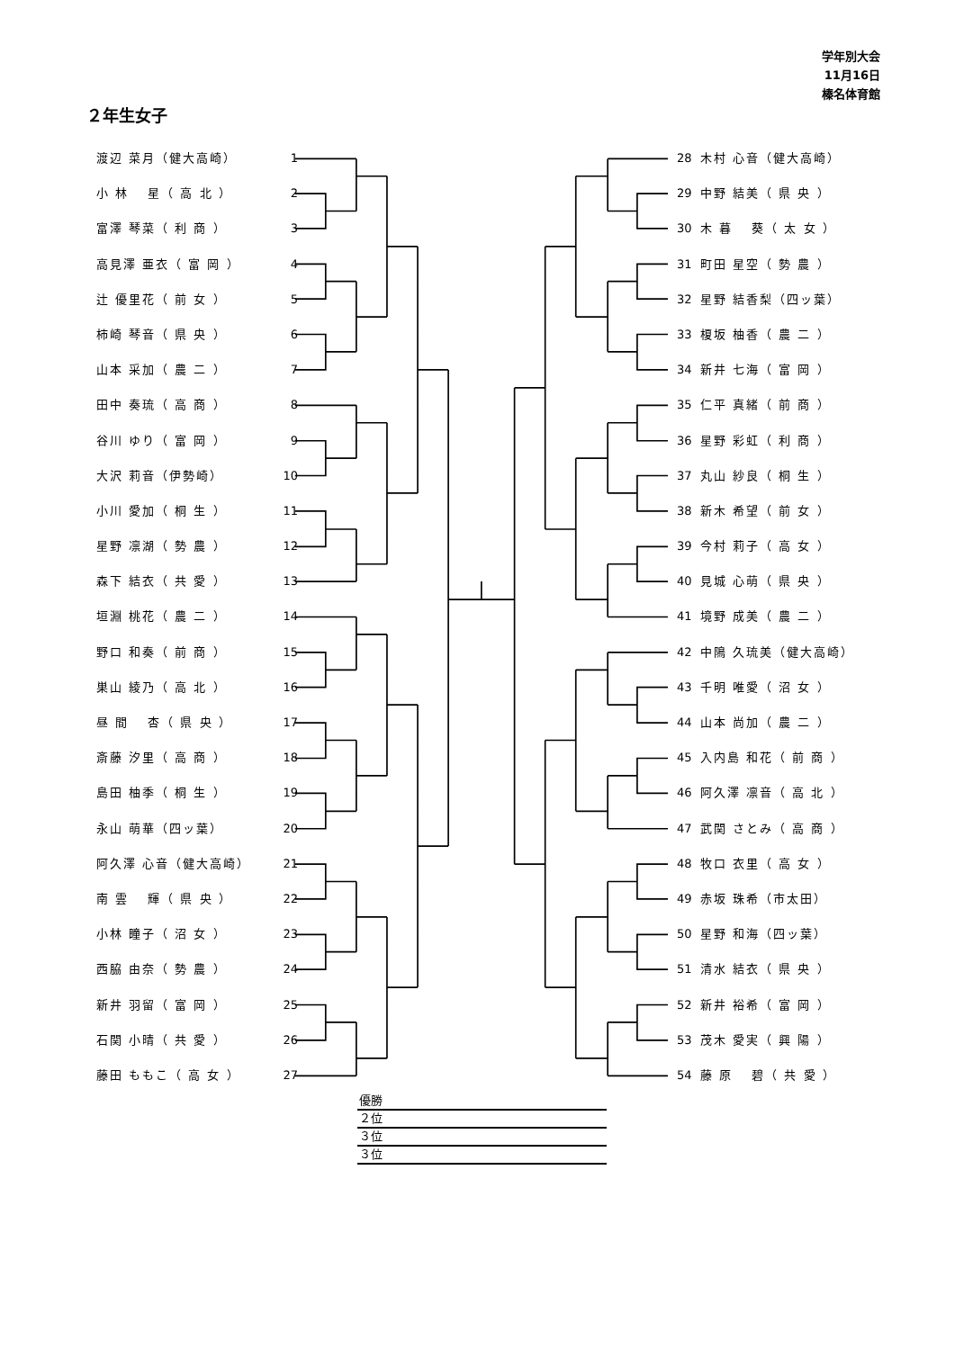学年別大会
11月16日
榛名体育館
２年生女子
渡辺 菜月（健大高崎） 1
小 林 　星（ 高 北 ） 2
富澤 琴菜（ 利 商 ） 3
高見澤 亜衣（ 富 岡 ） 4
辻 優里花（ 前 女 ） 5
柿崎 琴音（ 県 央 ） 6
山本 采加（ 農 二 ） 7
田中 奏琉（ 高 商 ） 8
谷川 ゆり（ 富 岡 ） 9
大沢 莉音（伊勢崎） 10
小川 愛加（ 桐 生 ） 11
星野 凛湖（ 勢 農 ） 12
森下 結衣（ 共 愛 ） 13
垣淵 桃花（ 農 二 ） 14
野口 和奏（ 前 商 ） 15
巣山 綾乃（ 高 北 ） 16
昼 間 　杏（ 県 央 ） 17
斎藤 汐里（ 高 商 ） 18
島田 柚季（ 桐 生 ） 19
永山 萌華（四ッ葉） 20
阿久澤 心音（健大高崎） 21
南 雲 　輝（ 県 央 ） 22
小林 瞳子（ 沼 女 ） 23
西脇 由奈（ 勢 農 ） 24
新井 羽留（ 富 岡 ） 25
石関 小晴（ 共 愛 ） 26
藤田 ももこ（ 高 女 ） 27
28 木村 心音（健大高崎）
29 中野 結美（ 県 央 ）
30 木 暮 　葵（ 太 女 ）
31 町田 星空（ 勢 農 ）
32 星野 結香梨（四ッ葉）
33 榎坂 柚香（ 農 二 ）
34 新井 七海（ 富 岡 ）
35 仁平 真緒（ 前 商 ）
36 星野 彩虹（ 利 商 ）
37 丸山 紗良（ 桐 生 ）
38 新木 希望（ 前 女 ）
39 今村 莉子（ 高 女 ）
40 見城 心萌（ 県 央 ）
41 境野 成美（ 農 二 ）
42 中隝 久琉美（健大高崎）
43 千明 唯愛（ 沼 女 ）
44 山本 尚加（ 農 二 ）
45 入内島 和花（ 前 商 ）
46 阿久澤 凛音（ 高 北 ）
47 武関 さとみ（ 高 商 ）
48 牧口 衣里（ 高 女 ）
49 赤坂 珠希（市太田）
50 星野 和海（四ッ葉）
51 清水 結衣（ 県 央 ）
52 新井 裕希（ 富 岡 ）
53 茂木 愛実（ 興 陽 ）
54 藤 原 　碧（ 共 愛 ）
優勝
２位
３位
３位